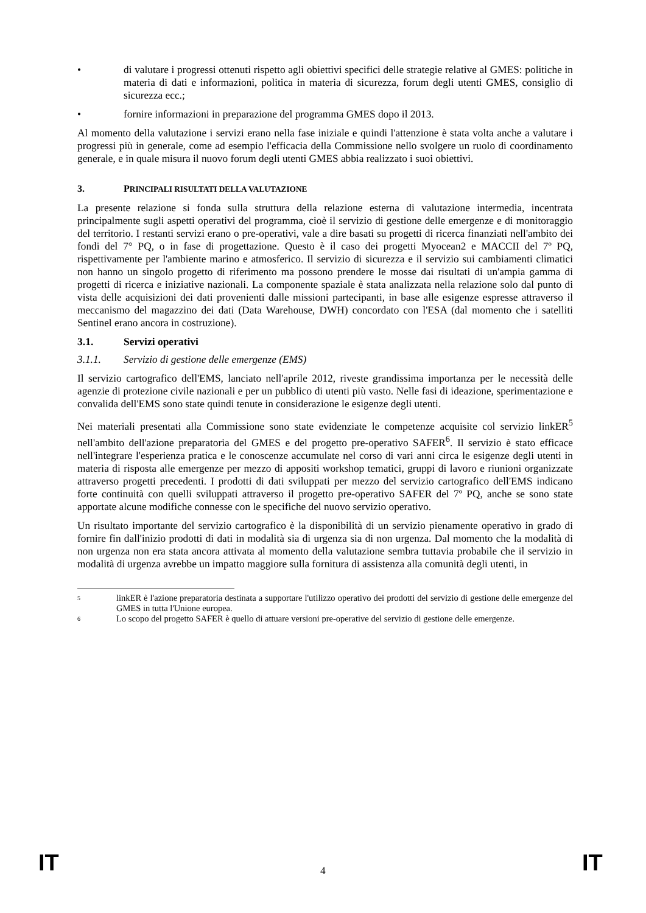• di valutare i progressi ottenuti rispetto agli obiettivi specifici delle strategie relative al GMES: politiche in materia di dati e informazioni, politica in materia di sicurezza, forum degli utenti GMES, consiglio di sicurezza ecc.;
• fornire informazioni in preparazione del programma GMES dopo il 2013.
Al momento della valutazione i servizi erano nella fase iniziale e quindi l'attenzione è stata volta anche a valutare i progressi più in generale, come ad esempio l'efficacia della Commissione nello svolgere un ruolo di coordinamento generale, e in quale misura il nuovo forum degli utenti GMES abbia realizzato i suoi obiettivi.
3. PRINCIPALI RISULTATI DELLA VALUTAZIONE
La presente relazione si fonda sulla struttura della relazione esterna di valutazione intermedia, incentrata principalmente sugli aspetti operativi del programma, cioè il servizio di gestione delle emergenze e di monitoraggio del territorio. I restanti servizi erano o pre-operativi, vale a dire basati su progetti di ricerca finanziati nell'ambito dei fondi del 7° PQ, o in fase di progettazione. Questo è il caso dei progetti Myocean2 e MACCII del 7º PQ, rispettivamente per l'ambiente marino e atmosferico. Il servizio di sicurezza e il servizio sui cambiamenti climatici non hanno un singolo progetto di riferimento ma possono prendere le mosse dai risultati di un'ampia gamma di progetti di ricerca e iniziative nazionali. La componente spaziale è stata analizzata nella relazione solo dal punto di vista delle acquisizioni dei dati provenienti dalle missioni partecipanti, in base alle esigenze espresse attraverso il meccanismo del magazzino dei dati (Data Warehouse, DWH) concordato con l'ESA (dal momento che i satelliti Sentinel erano ancora in costruzione).
3.1. Servizi operativi
3.1.1. Servizio di gestione delle emergenze (EMS)
Il servizio cartografico dell'EMS, lanciato nell'aprile 2012, riveste grandissima importanza per le necessità delle agenzie di protezione civile nazionali e per un pubblico di utenti più vasto. Nelle fasi di ideazione, sperimentazione e convalida dell'EMS sono state quindi tenute in considerazione le esigenze degli utenti.
Nei materiali presentati alla Commissione sono state evidenziate le competenze acquisite col servizio linkER<sup>5</sup> nell'ambito dell'azione preparatoria del GMES e del progetto pre-operativo SAFER<sup>6</sup>. Il servizio è stato efficace nell'integrare l'esperienza pratica e le conoscenze accumulate nel corso di vari anni circa le esigenze degli utenti in materia di risposta alle emergenze per mezzo di appositi workshop tematici, gruppi di lavoro e riunioni organizzate attraverso progetti precedenti. I prodotti di dati sviluppati per mezzo del servizio cartografico dell'EMS indicano forte continuità con quelli sviluppati attraverso il progetto pre-operativo SAFER del 7º PQ, anche se sono state apportate alcune modifiche connesse con le specifiche del nuovo servizio operativo.
Un risultato importante del servizio cartografico è la disponibilità di un servizio pienamente operativo in grado di fornire fin dall'inizio prodotti di dati in modalità sia di urgenza sia di non urgenza. Dal momento che la modalità di non urgenza non era stata ancora attivata al momento della valutazione sembra tuttavia probabile che il servizio in modalità di urgenza avrebbe un impatto maggiore sulla fornitura di assistenza alla comunità degli utenti, in
5 linkER è l'azione preparatoria destinata a supportare l'utilizzo operativo dei prodotti del servizio di gestione delle emergenze del GMES in tutta l'Unione europea.
6 Lo scopo del progetto SAFER è quello di attuare versioni pre-operative del servizio di gestione delle emergenze.
IT 4 IT